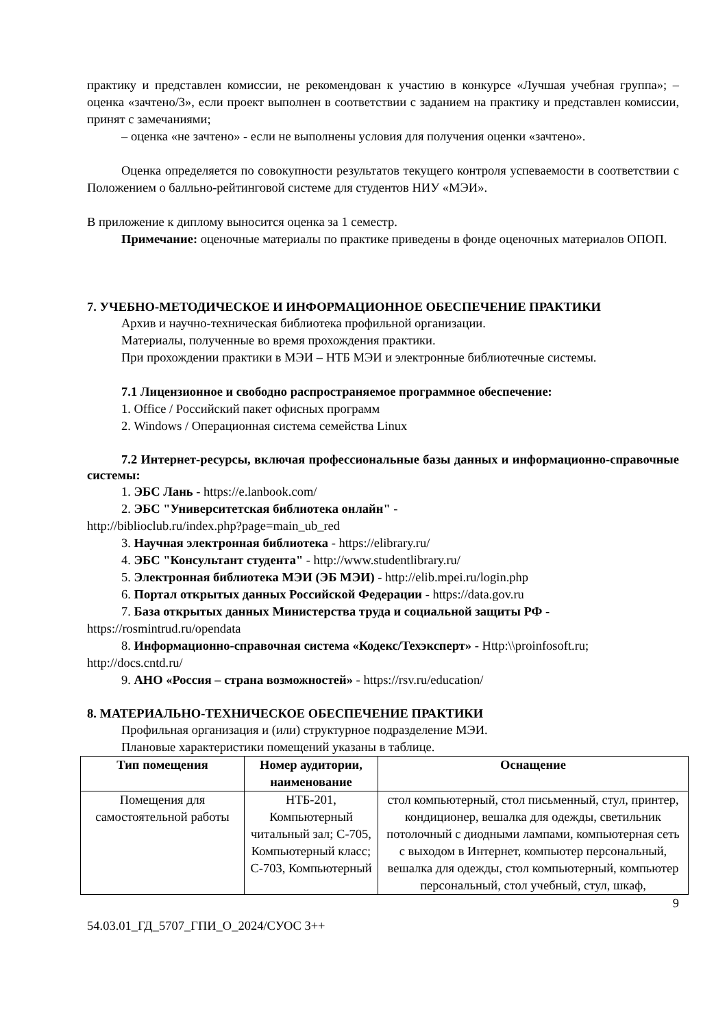практику и представлен комиссии, не рекомендован к участию в конкурсе «Лучшая учебная группа»; – оценка «зачтено/3», если проект выполнен в соответствии с заданием на практику и представлен комиссии, принят с замечаниями;
– оценка «не зачтено» - если не выполнены условия для получения оценки «зачтено».
Оценка определяется по совокупности результатов текущего контроля успеваемости в соответствии с Положением о балльно-рейтинговой системе для студентов НИУ «МЭИ».
В приложение к диплому выносится оценка за 1 семестр.
Примечание: оценочные материалы по практике приведены в фонде оценочных материалов ОПОП.
7. УЧЕБНО-МЕТОДИЧЕСКОЕ И ИНФОРМАЦИОННОЕ ОБЕСПЕЧЕНИЕ ПРАКТИКИ
Архив и научно-техническая библиотека профильной организации.
Материалы, полученные во время прохождения практики.
При прохождении практики в МЭИ – НТБ МЭИ и электронные библиотечные системы.
7.1 Лицензионное и свободно распространяемое программное обеспечение:
1. Office / Российский пакет офисных программ
2. Windows / Операционная система семейства Linux
7.2 Интернет-ресурсы, включая профессиональные базы данных и информационно-справочные системы:
1. ЭБС Лань - https://e.lanbook.com/
2. ЭБС "Университетская библиотека онлайн" -
http://biblioclub.ru/index.php?page=main_ub_red
3. Научная электронная библиотека - https://elibrary.ru/
4. ЭБС "Консультант студента" - http://www.studentlibrary.ru/
5. Электронная библиотека МЭИ (ЭБ МЭИ) - http://elib.mpei.ru/login.php
6. Портал открытых данных Российской Федерации - https://data.gov.ru
7. База открытых данных Министерства труда и социальной защиты РФ -
https://rosmintrud.ru/opendata
8. Информационно-справочная система «Кодекс/Техэксперт» - Http:\\proinfosoft.ru;
http://docs.cntd.ru/
9. АНО «Россия – страна возможностей» - https://rsv.ru/education/
8. МАТЕРИАЛЬНО-ТЕХНИЧЕСКОЕ ОБЕСПЕЧЕНИЕ ПРАКТИКИ
Профильная организация и (или) структурное подразделение МЭИ.
Плановые характеристики помещений указаны в таблице.
| Тип помещения | Номер аудитории, наименование | Оснащение |
| --- | --- | --- |
| Помещения для самостоятельной работы | НТБ-201, Компьютерный читальный зал; С-705, Компьютерный класс; С-703, Компьютерный | стол компьютерный, стол письменный, стул, принтер, кондиционер, вешалка для одежды, светильник потолочный с диодными лампами, компьютерная сеть с выходом в Интернет, компьютер персональный, вешалка для одежды, стол компьютерный, компьютер персональный, стол учебный, стул, шкаф, |
9
54.03.01_ГД_5707_ГПИ_О_2024/СУОС 3++